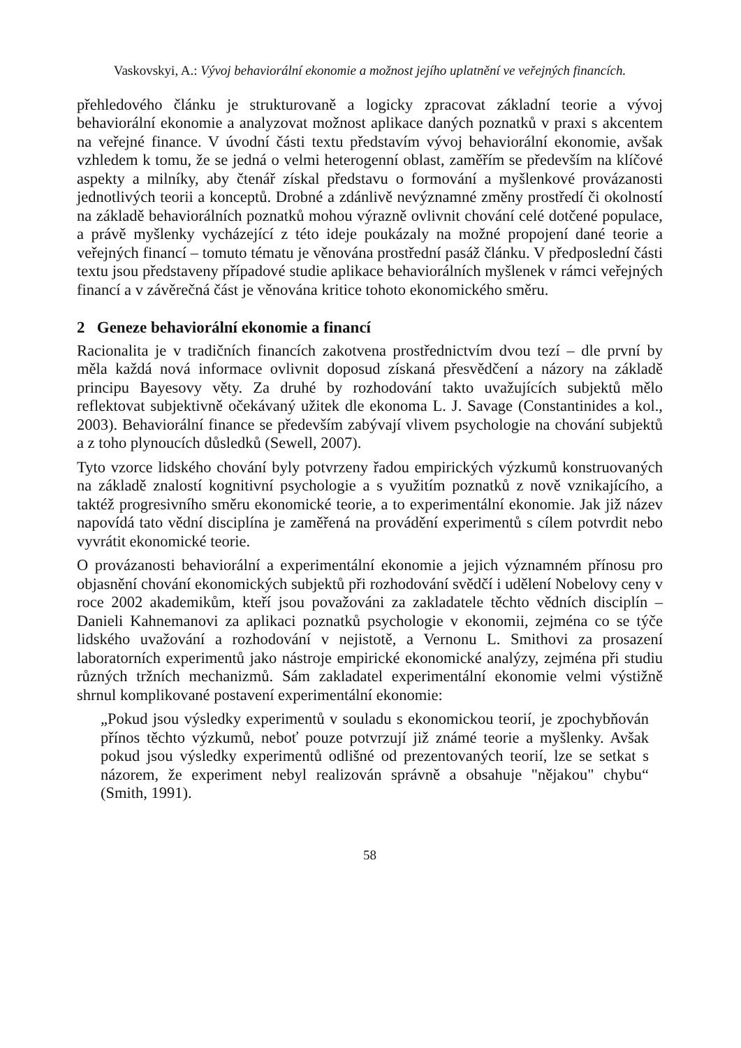Vaskovskyi, A.: Vývoj behaviorální ekonomie a možnost jejího uplatnění ve veřejných financích.
přehledového článku je strukturovaně a logicky zpracovat základní teorie a vývoj behaviorální ekonomie a analyzovat možnost aplikace daných poznatků v praxi s akcentem na veřejné finance. V úvodní části textu představím vývoj behaviorální ekonomie, avšak vzhledem k tomu, že se jedná o velmi heterogenní oblast, zaměřím se především na klíčové aspekty a milníky, aby čtenář získal představu o formování a myšlenkové provázanosti jednotlivých teorii a konceptů. Drobné a zdánlivě nevýznamné změny prostředí či okolností na základě behaviorálních poznatků mohou výrazně ovlivnit chování celé dotčené populace, a právě myšlenky vycházející z této ideje poukázaly na možné propojení dané teorie a veřejných financí – tomuto tématu je věnována prostřední pasáž článku. V předposlední části textu jsou představeny případové studie aplikace behaviorálních myšlenek v rámci veřejných financí a v závěrečná část je věnována kritice tohoto ekonomického směru.
2 Geneze behaviorální ekonomie a financí
Racionalita je v tradičních financích zakotvena prostřednictvím dvou tezí – dle první by měla každá nová informace ovlivnit doposud získaná přesvědčení a názory na základě principu Bayesovy věty. Za druhé by rozhodování takto uvažujících subjektů mělo reflektovat subjektivně očekávaný užitek dle ekonoma L. J. Savage (Constantinides a kol., 2003). Behaviorální finance se především zabývají vlivem psychologie na chování subjektů a z toho plynoucích důsledků (Sewell, 2007).
Tyto vzorce lidského chování byly potvrzeny řadou empirických výzkumů konstruovaných na základě znalostí kognitivní psychologie a s využitím poznatků z nově vznikajícího, a taktéž progresivního směru ekonomické teorie, a to experimentální ekonomie. Jak již název napovídá tato vědní disciplína je zaměřená na provádění experimentů s cílem potvrdit nebo vyvrátit ekonomické teorie.
O provázanosti behaviorální a experimentální ekonomie a jejich významném přínosu pro objasnění chování ekonomických subjektů při rozhodování svědčí i udělení Nobelovy ceny v roce 2002 akademikům, kteří jsou považováni za zakladatele těchto vědních disciplín – Danieli Kahnemanovi za aplikaci poznatků psychologie v ekonomii, zejména co se týče lidského uvažování a rozhodování v nejistotě, a Vernonu L. Smithovi za prosazení laboratorních experimentů jako nástroje empirické ekonomické analýzy, zejména při studiu různých tržních mechanizmů. Sám zakladatel experimentální ekonomie velmi výstižně shrnul komplikované postavení experimentální ekonomie:
„Pokud jsou výsledky experimentů v souladu s ekonomickou teorií, je zpochybňován přínos těchto výzkumů, neboť pouze potvrzují již známé teorie a myšlenky. Avšak pokud jsou výsledky experimentů odlišné od prezentovaných teorií, lze se setkat s názorem, že experiment nebyl realizován správně a obsahuje "nějakou" chybu“ (Smith, 1991).
58